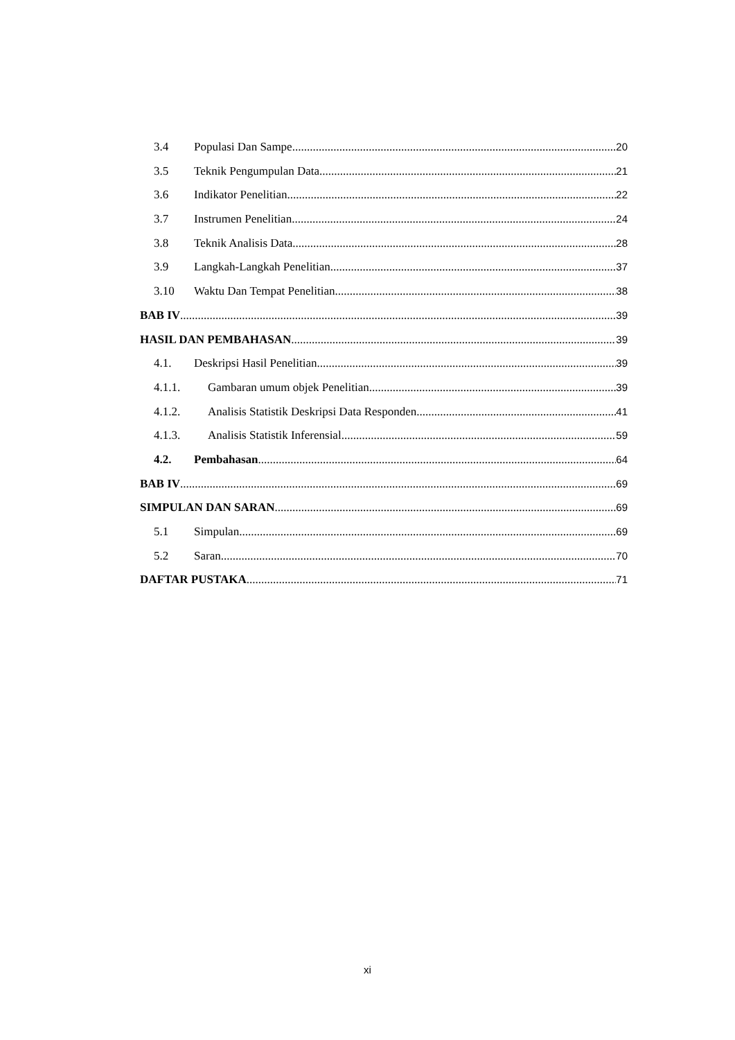3.4 Populasi Dan Sampe 20
3.5 Teknik Pengumpulan Data 21
3.6 Indikator Penelitian 22
3.7 Instrumen Penelitian 24
3.8 Teknik Analisis Data 28
3.9 Langkah-Langkah Penelitian 37
3.10 Waktu Dan Tempat Penelitian 38
BAB IV 39
HASIL DAN PEMBAHASAN 39
4.1. Deskripsi Hasil Penelitian 39
4.1.1. Gambaran umum objek Penelitian 39
4.1.2. Analisis Statistik Deskripsi Data Responden 41
4.1.3. Analisis Statistik Inferensial 59
4.2. Pembahasan 64
BAB IV 69
SIMPULAN DAN SARAN 69
5.1 Simpulan 69
5.2 Saran 70
DAFTAR PUSTAKA 71
xi